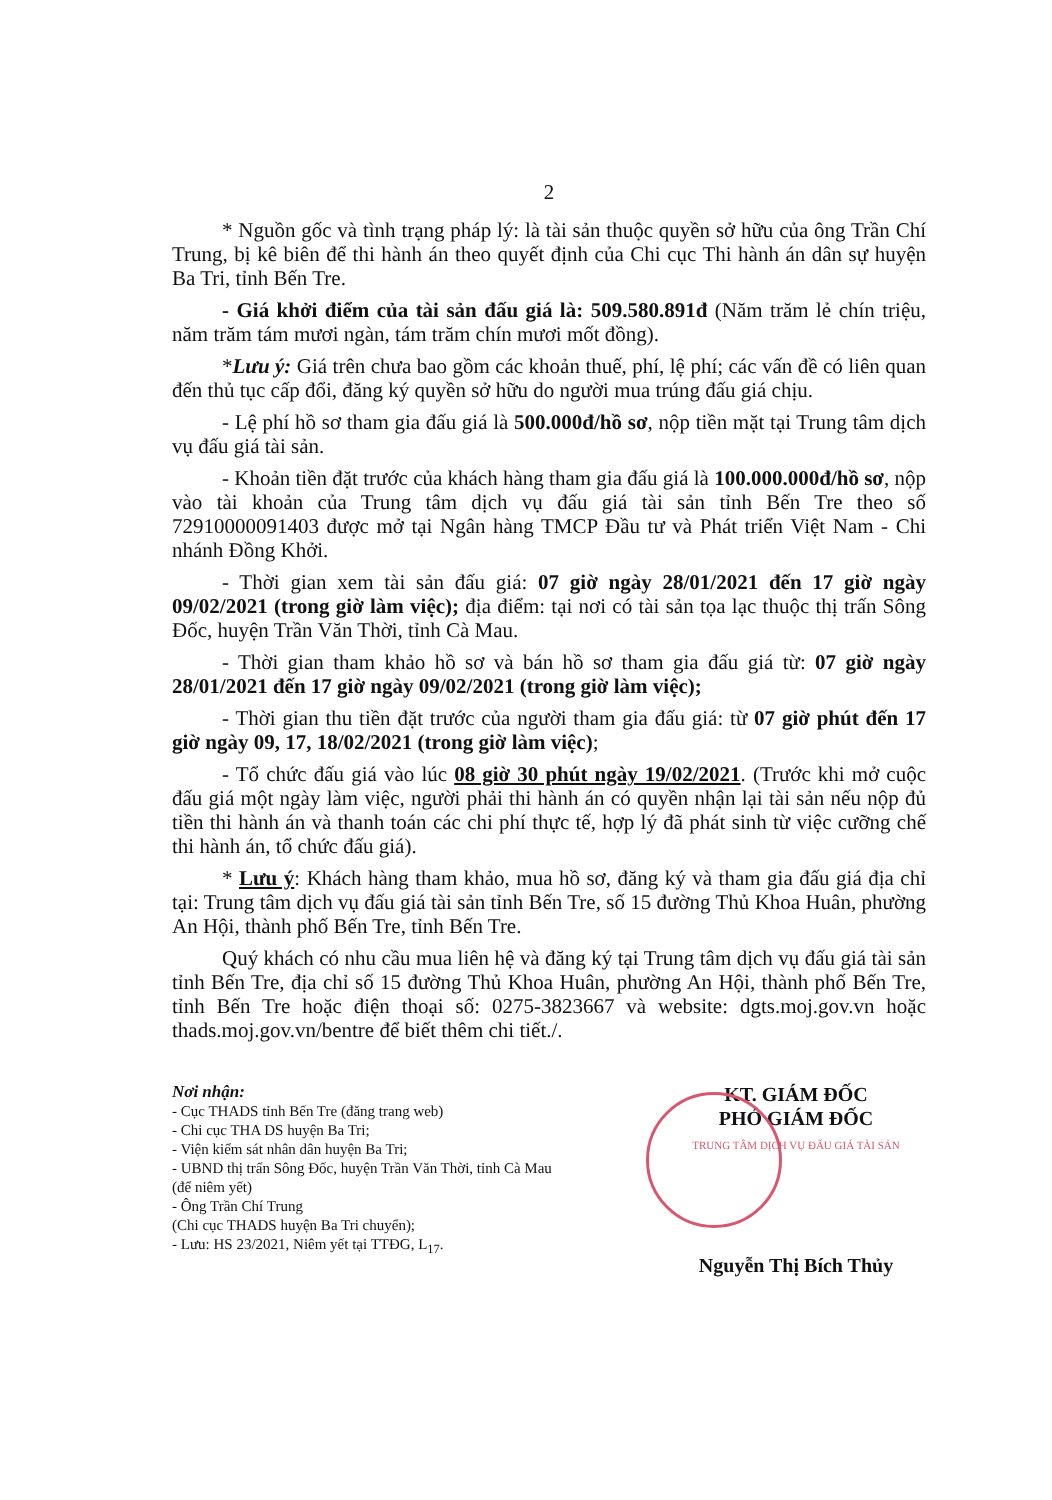2
* Nguồn gốc và tình trạng pháp lý: là tài sản thuộc quyền sở hữu của ông Trần Chí Trung, bị kê biên để thi hành án theo quyết định của Chi cục Thi hành án dân sự huyện Ba Tri, tỉnh Bến Tre.
- Giá khởi điểm của tài sản đấu giá là: 509.580.891đ (Năm trăm lẻ chín triệu, năm trăm tám mươi ngàn, tám trăm chín mươi mốt đồng).
*Lưu ý: Giá trên chưa bao gồm các khoản thuế, phí, lệ phí; các vấn đề có liên quan đến thủ tục cấp đổi, đăng ký quyền sở hữu do người mua trúng đấu giá chịu.
- Lệ phí hồ sơ tham gia đấu giá là 500.000đ/hồ sơ, nộp tiền mặt tại Trung tâm dịch vụ đấu giá tài sản.
- Khoản tiền đặt trước của khách hàng tham gia đấu giá là 100.000.000đ/hồ sơ, nộp vào tài khoản của Trung tâm dịch vụ đấu giá tài sản tỉnh Bến Tre theo số 72910000091403 được mở tại Ngân hàng TMCP Đầu tư và Phát triển Việt Nam - Chi nhánh Đồng Khởi.
- Thời gian xem tài sản đấu giá: 07 giờ ngày 28/01/2021 đến 17 giờ ngày 09/02/2021 (trong giờ làm việc); địa điểm: tại nơi có tài sản tọa lạc thuộc thị trấn Sông Đốc, huyện Trần Văn Thời, tỉnh Cà Mau.
- Thời gian tham khảo hồ sơ và bán hồ sơ tham gia đấu giá từ: 07 giờ ngày 28/01/2021 đến 17 giờ ngày 09/02/2021 (trong giờ làm việc);
- Thời gian thu tiền đặt trước của người tham gia đấu giá: từ 07 giờ phút đến 17 giờ ngày 09, 17, 18/02/2021 (trong giờ làm việc);
- Tổ chức đấu giá vào lúc 08 giờ 30 phút ngày 19/02/2021. (Trước khi mở cuộc đấu giá một ngày làm việc, người phải thi hành án có quyền nhận lại tài sản nếu nộp đủ tiền thi hành án và thanh toán các chi phí thực tế, hợp lý đã phát sinh từ việc cưỡng chế thi hành án, tổ chức đấu giá).
* Lưu ý: Khách hàng tham khảo, mua hồ sơ, đăng ký và tham gia đấu giá địa chỉ tại: Trung tâm dịch vụ đấu giá tài sản tỉnh Bến Tre, số 15 đường Thủ Khoa Huân, phường An Hội, thành phố Bến Tre, tỉnh Bến Tre.
Quý khách có nhu cầu mua liên hệ và đăng ký tại Trung tâm dịch vụ đấu giá tài sản tỉnh Bến Tre, địa chỉ số 15 đường Thủ Khoa Huân, phường An Hội, thành phố Bến Tre, tỉnh Bến Tre hoặc điện thoại số: 0275-3823667 và website: dgts.moj.gov.vn hoặc thads.moj.gov.vn/bentre để biết thêm chi tiết./.
Nơi nhận:
- Cục THADS tỉnh Bến Tre (đăng trang web)
- Chi cục THA DS huyện Ba Tri;
- Viện kiểm sát nhân dân huyện Ba Tri;
- UBND thị trấn Sông Đốc, huyện Trần Văn Thời, tỉnh Cà Mau (để niêm yết)
- Ông Trần Chí Trung
(Chi cục THADS huyện Ba Tri chuyển);
- Lưu: HS 23/2021, Niêm yết tại TTĐG, L<sub>17</sub>.
KT. GIÁM ĐỐC
PHÓ GIÁM ĐỐC
TRUNG TÂM DỊCH VỤ ĐẤU GIÁ TÀI SẢN
Nguyễn Thị Bích Thủy